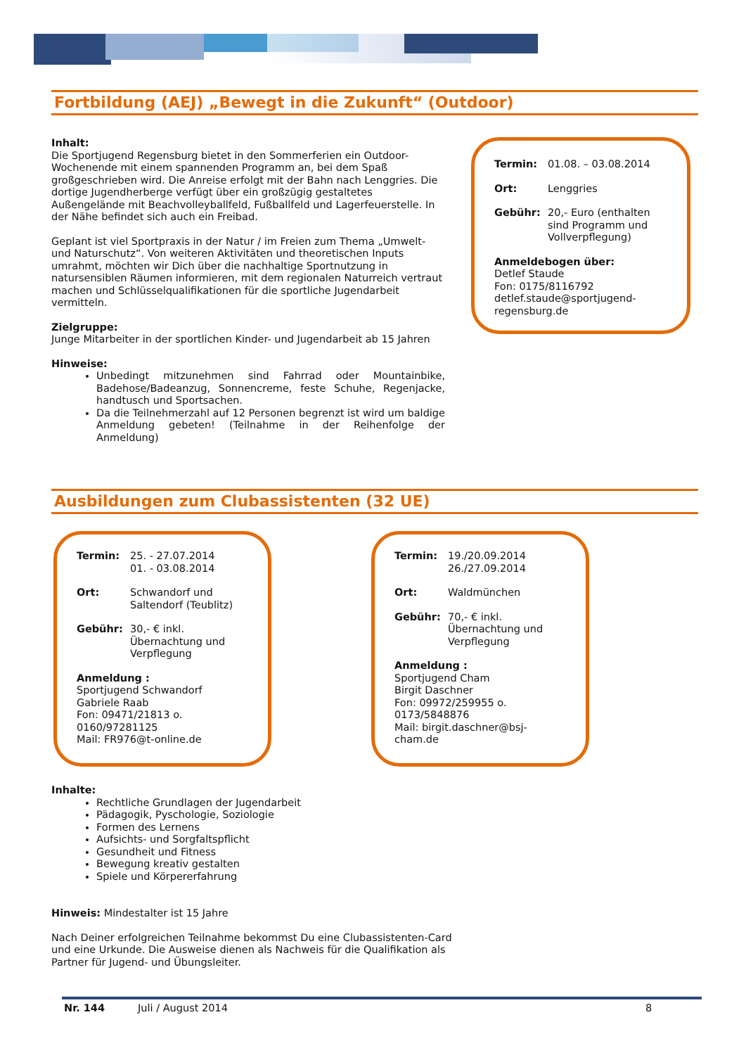Fortbildung (AEJ) „Bewegt in die Zukunft“ (Outdoor)
Inhalt:
Die Sportjugend Regensburg bietet in den Sommerferien ein Outdoor-Wochenende mit einem spannenden Programm an, bei dem Spaß großgeschrieben wird. Die Anreise erfolgt mit der Bahn nach Lenggries. Die dortige Jugendherberge verfügt über ein großzügig gestaltetes Außengelände mit Beachvolleyballfeld, Fußballfeld und Lagerfeuerstelle. In der Nähe befindet sich auch ein Freibad.
Geplant ist viel Sportpraxis in der Natur / im Freien zum Thema „Umwelt- und Naturschutz“. Von weiteren Aktivitäten und theoretischen Inputs umrahmt, möchten wir Dich über die nachhaltige Sportnutzung in natursensiblen Räumen informieren, mit dem regionalen Naturreich vertraut machen und Schlüsselqualifikationen für die sportliche Jugendarbeit vermitteln.
Zielgruppe:
Junge Mitarbeiter in der sportlichen Kinder- und Jugendarbeit ab 15 Jahren
Hinweise:
Unbedingt mitzunehmen sind Fahrrad oder Mountainbike, Badehose/Badeanzug, Sonnencreme, feste Schuhe, Regenjacke, handtusch und Sportsachen.
Da die Teilnehmerzahl auf 12 Personen begrenzt ist wird um baldige Anmeldung gebeten! (Teilnahme in der Reihenfolge der Anmeldung)
Termin: 01.08. – 03.08.2014
Ort: Lenggries
Gebühr: 20,- Euro (enthalten sind Programm und Vollverpflegung)
Anmeldebogen über:
Detlef Staude
Fon: 0175/8116792
detlef.staude@sportjugend-regensburg.de
Ausbildungen zum Clubassistenten (32 UE)
Termin: 25. - 27.07.2014
01. - 03.08.2014
Ort: Schwandorf und Saltendorf (Teublitz)
Gebühr: 30,- € inkl. Übernachtung und Verpflegung
Anmeldung :
Sportjugend Schwandorf
Gabriele Raab
Fon: 09471/21813 o. 0160/97281125
Mail: FR976@t-online.de
Termin: 19./20.09.2014
26./27.09.2014
Ort: Waldmünchen
Gebühr: 70,- € inkl. Übernachtung und Verpflegung
Anmeldung :
Sportjugend Cham
Birgit Daschner
Fon: 09972/259955 o. 0173/5848876
Mail: birgit.daschner@bsj-cham.de
Inhalte:
Rechtliche Grundlagen der Jugendarbeit
Pädagogik, Pyschologie, Soziologie
Formen des Lernens
Aufsichts- und Sorgfaltspflicht
Gesundheit und Fitness
Bewegung kreativ gestalten
Spiele und Körpererfahrung
Hinweis: Mindestalter ist 15 Jahre
Nach Deiner erfolgreichen Teilnahme bekommst Du eine Clubassistenten-Card und eine Urkunde. Die Ausweise dienen als Nachweis für die Qualifikation als Partner für Jugend- und Übungsleiter.
Nr. 144 Juli / August 2014 8